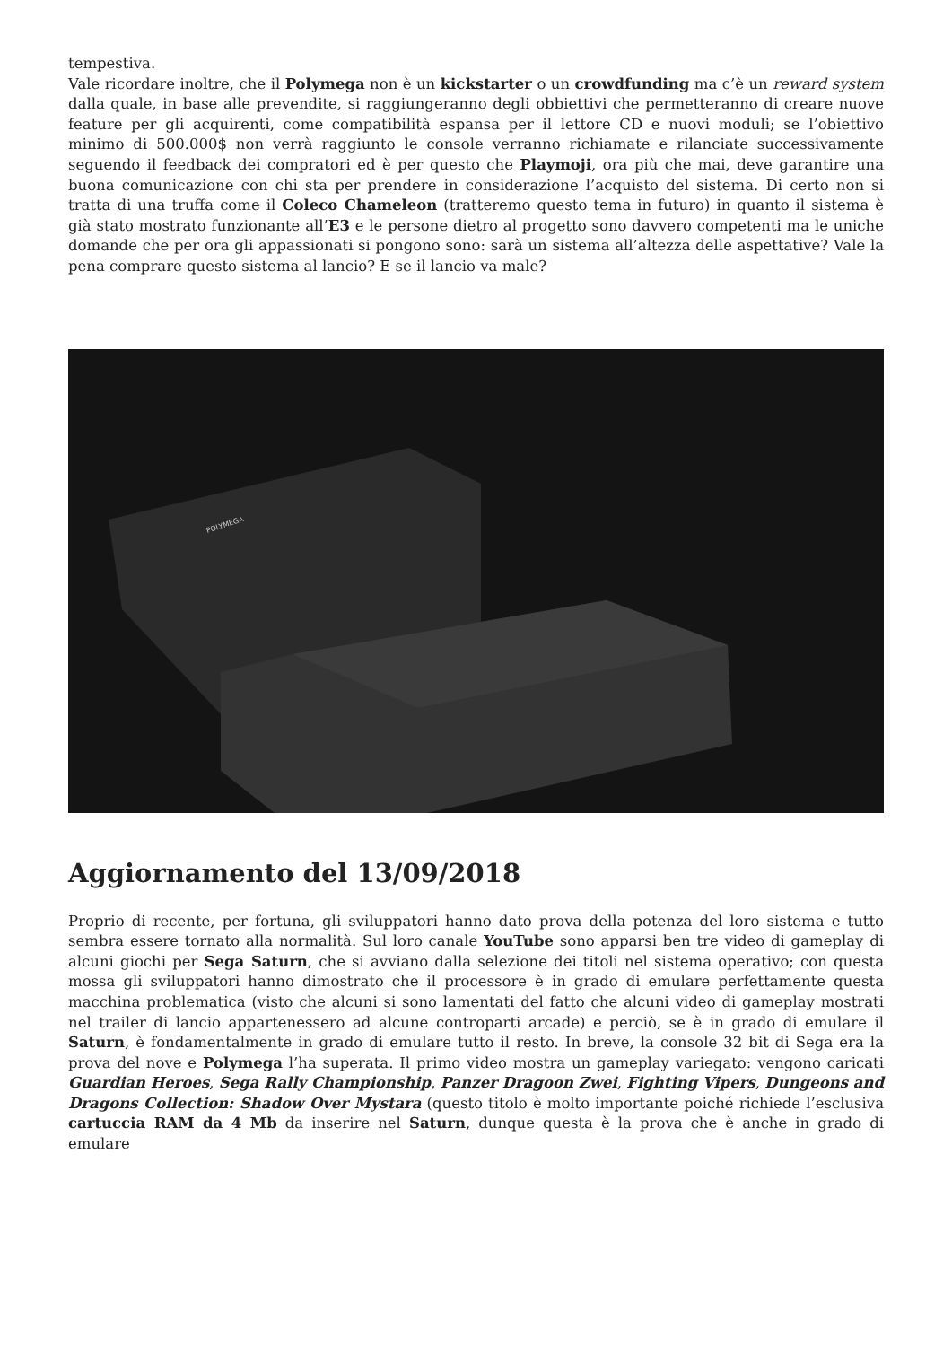tempestiva.
Vale ricordare inoltre, che il Polymega non è un kickstarter o un crowdfunding ma c’è un reward system dalla quale, in base alle prevendite, si raggiungeranno degli obbiettivi che permetteranno di creare nuove feature per gli acquirenti, come compatibilità espansa per il lettore CD e nuovi moduli; se l’obiettivo minimo di 500.000$ non verrà raggiunto le console verranno richiamate e rilanciate successivamente seguendo il feedback dei compratori ed è per questo che Playmoji, ora più che mai, deve garantire una buona comunicazione con chi sta per prendere in considerazione l’acquisto del sistema. Di certo non si tratta di una truffa come il Coleco Chameleon (tratteremo questo tema in futuro) in quanto il sistema è già stato mostrato funzionante all’E3 e le persone dietro al progetto sono davvero competenti ma le uniche domande che per ora gli appassionati si pongono sono: sarà un sistema all’altezza delle aspettative? Vale la pena comprare questo sistema al lancio? E se il lancio va male?
POLYMEGA
Aggiornamento del 13/09/2018
Proprio di recente, per fortuna, gli sviluppatori hanno dato prova della potenza del loro sistema e tutto sembra essere tornato alla normalità. Sul loro canale YouTube sono apparsi ben tre video di gameplay di alcuni giochi per Sega Saturn, che si avviano dalla selezione dei titoli nel sistema operativo; con questa mossa gli sviluppatori hanno dimostrato che il processore è in grado di emulare perfettamente questa macchina problematica (visto che alcuni si sono lamentati del fatto che alcuni video di gameplay mostrati nel trailer di lancio appartenessero ad alcune controparti arcade) e perciò, se è in grado di emulare il Saturn, è fondamentalmente in grado di emulare tutto il resto. In breve, la console 32 bit di Sega era la prova del nove e Polymega l’ha superata. Il primo video mostra un gameplay variegato: vengono caricati Guardian Heroes, Sega Rally Championship, Panzer Dragoon Zwei, Fighting Vipers, Dungeons and Dragons Collection: Shadow Over Mystara (questo titolo è molto importante poiché richiede l’esclusiva cartuccia RAM da 4 Mb da inserire nel Saturn, dunque questa è la prova che è anche in grado di emulare